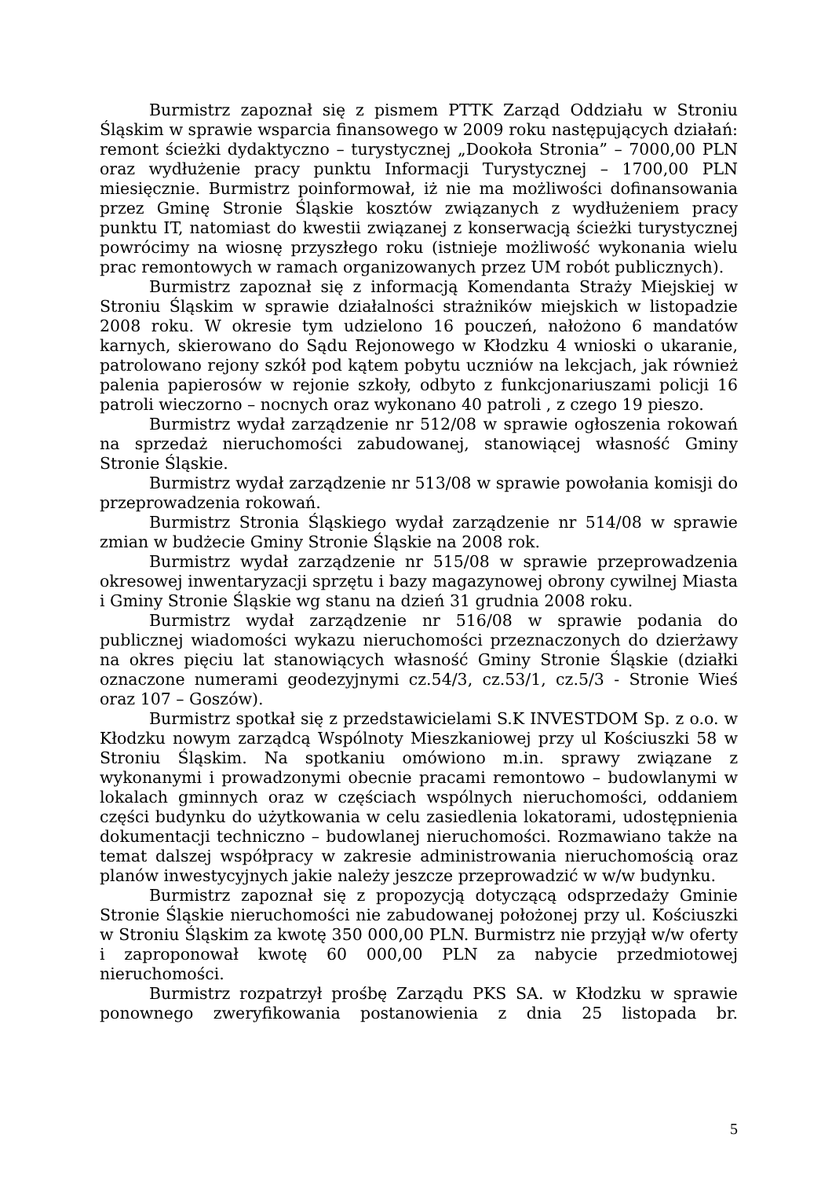Burmistrz zapoznał się z pismem PTTK Zarząd Oddziału w Stroniu Śląskim w sprawie wsparcia finansowego w 2009 roku następujących działań: remont ścieżki dydaktyczno – turystycznej „Dookoła Stronia” – 7000,00 PLN oraz wydłużenie pracy punktu Informacji Turystycznej – 1700,00 PLN miesięcznie. Burmistrz poinformował, iż nie ma możliwości dofinansowania przez Gminę Stronie Śląskie kosztów związanych z wydłużeniem pracy punktu IT, natomiast do kwestii związanej z konserwacją ścieżki turystycznej powrócimy na wiosnę przyszłego roku (istnieje możliwość wykonania wielu prac remontowych w ramach organizowanych przez UM robót publicznych).
Burmistrz zapoznał się z informacją Komendanta Straży Miejskiej w Stroniu Śląskim w sprawie działalności strażników miejskich w listopadzie 2008 roku. W okresie tym udzielono 16 pouczeń, nałożono 6 mandatów karnych, skierowano do Sądu Rejonowego w Kłodzku 4 wnioski o ukaranie, patrolowano rejony szkół pod kątem pobytu uczniów na lekcjach, jak również palenia papierosów w rejonie szkoły, odbyto z funkcjonariuszami policji 16 patroli wieczorno – nocnych oraz wykonano 40 patroli , z czego 19 pieszo.
Burmistrz wydał zarządzenie nr 512/08 w sprawie ogłoszenia rokowań na sprzedaż nieruchomości zabudowanej, stanowiącej własność Gminy Stronie Śląskie.
Burmistrz wydał zarządzenie nr 513/08 w sprawie powołania komisji do przeprowadzenia rokowań.
Burmistrz Stronia Śląskiego wydał zarządzenie nr 514/08 w sprawie zmian w budżecie Gminy Stronie Śląskie na 2008 rok.
Burmistrz wydał zarządzenie nr 515/08 w sprawie przeprowadzenia okresowej inwentaryzacji sprzętu i bazy magazynowej obrony cywilnej Miasta i Gminy Stronie Śląskie wg stanu na dzień 31 grudnia 2008 roku.
Burmistrz wydał zarządzenie nr 516/08 w sprawie podania do publicznej wiadomości wykazu nieruchomości przeznaczonych do dzierżawy na okres pięciu lat stanowiących własność Gminy Stronie Śląskie (działki oznaczone numerami geodezyjnymi cz.54/3, cz.53/1, cz.5/3 - Stronie Wieś oraz 107 – Goszów).
Burmistrz spotkał się z przedstawicielami S.K INVESTDOM Sp. z o.o. w Kłodzku nowym zarządcą Wspólnoty Mieszkaniowej przy ul Kościuszki 58 w Stroniu Śląskim. Na spotkaniu omówiono m.in. sprawy związane z wykonanymi i prowadzonymi obecnie pracami remontowo – budowlanymi w lokalach gminnych oraz w częściach wspólnych nieruchomości, oddaniem części budynku do użytkowania w celu zasiedlenia lokatorami, udostępnienia dokumentacji techniczno – budowlanej nieruchomości. Rozmawiano także na temat dalszej współpracy w zakresie administrowania nieruchomością oraz planów inwestycyjnych jakie należy jeszcze przeprowadzić w w/w budynku.
Burmistrz zapoznał się z propozycją dotyczącą odsprzedaży Gminie Stronie Śląskie nieruchomości nie zabudowanej położonej przy ul. Kościuszki w Stroniu Śląskim za kwotę 350 000,00 PLN. Burmistrz nie przyjął w/w oferty i zaproponował kwotę 60 000,00 PLN za nabycie przedmiotowej nieruchomości.
Burmistrz rozpatrzył prośbę Zarządu PKS SA. w Kłodzku w sprawie ponownego zweryfikowania postanowienia z dnia 25 listopada br.
5